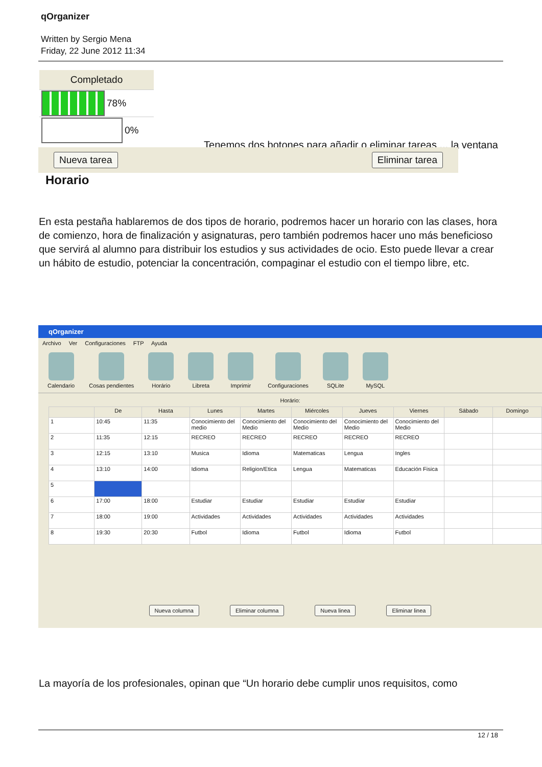qOrganizer
Written by Sergio Mena
Friday, 22 June 2012 11:34
Completado
78%
0%
Tenemos dos botones para añadir o eliminar tareas ... la ventana
Nueva tarea Eliminar tarea
Horario
En esta pestaña hablaremos de dos tipos de horario, podremos hacer un horario con las clases, hora de comienzo, hora de finalización y asignaturas, pero también podremos hacer uno más beneficioso que servirá al alumno para distribuir los estudios y sus actividades de ocio. Esto puede llevar a crear un hábito de estudio, potenciar la concentración, compaginar el estudio con el tiempo libre, etc.
qOrganizer
Archivo Ver Configuraciones FTP Ayuda
Calendario Cosas pendientes Horário Libreta Imprimir Configuraciones SQLite MySQL
Horário:
| | De | Hasta | Lunes | Martes | Miércoles | Jueves | Viernes | Sábado | Domingo |
| --- | --- | --- | --- | --- | --- | --- | --- | --- | --- |
| 1 | 10:45 | 11:35 | Conocimiento del medio | Conocimiento del Medio | Conocimiento del Medio | Conocimiento del Medio | Conocimiento del Medio | | |
| 2 | 11:35 | 12:15 | RECREO | RECREO | RECREO | RECREO | RECREO | | |
| 3 | 12:15 | 13:10 | Musica | Idioma | Matematicas | Lengua | Ingles | | |
| 4 | 13:10 | 14:00 | Idioma | Religion/Etica | Lengua | Matematicas | Educación Fisica | | |
| 5 | | | | | | | | | |
| 6 | 17:00 | 18:00 | Estudiar | Estudiar | Estudiar | Estudiar | Estudiar | | |
| 7 | 18:00 | 19:00 | Actividades | Actividades | Actividades | Actividades | Actividades | | |
| 8 | 19:30 | 20:30 | Futbol | Idioma | Futbol | Idioma | Futbol | | |
Nueva columna Eliminar columna Nueva linea Eliminar linea
La mayoría de los profesionales, opinan que “Un horario debe cumplir unos requisitos, como
12 / 18